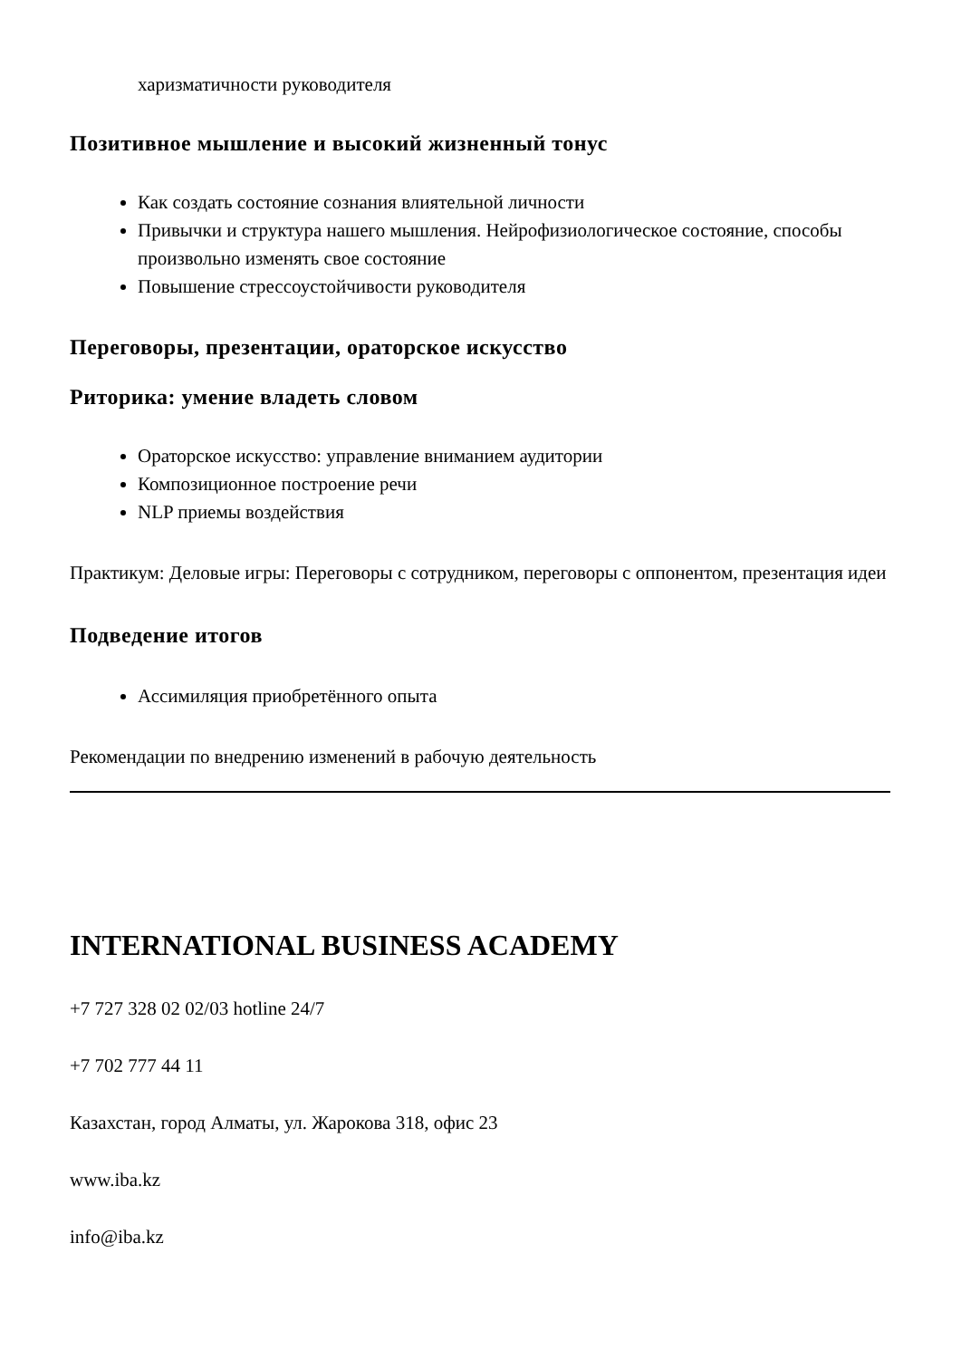харизматичности руководителя
Позитивное мышление и высокий жизненный тонус
Как создать состояние сознания влиятельной личности
Привычки и структура нашего мышления. Нейрофизиологическое состояние, способы произвольно изменять свое состояние
Повышение стрессоустойчивости руководителя
Переговоры, презентации, ораторское искусство
Риторика: умение владеть словом
Ораторское искусство: управление вниманием аудитории
Композиционное построение речи
NLP приемы воздействия
Практикум: Деловые игры: Переговоры с сотрудником, переговоры с оппонентом, презентация идеи
Подведение итогов
Ассимиляция приобретённого опыта
Рекомендации по внедрению изменений в рабочую деятельность
INTERNATIONAL BUSINESS ACADEMY
+7 727 328 02 02/03 hotline 24/7
+7 702 777 44 11
Казахстан, город Алматы, ул. Жарокова 318, офис 23
www.iba.kz
info@iba.kz